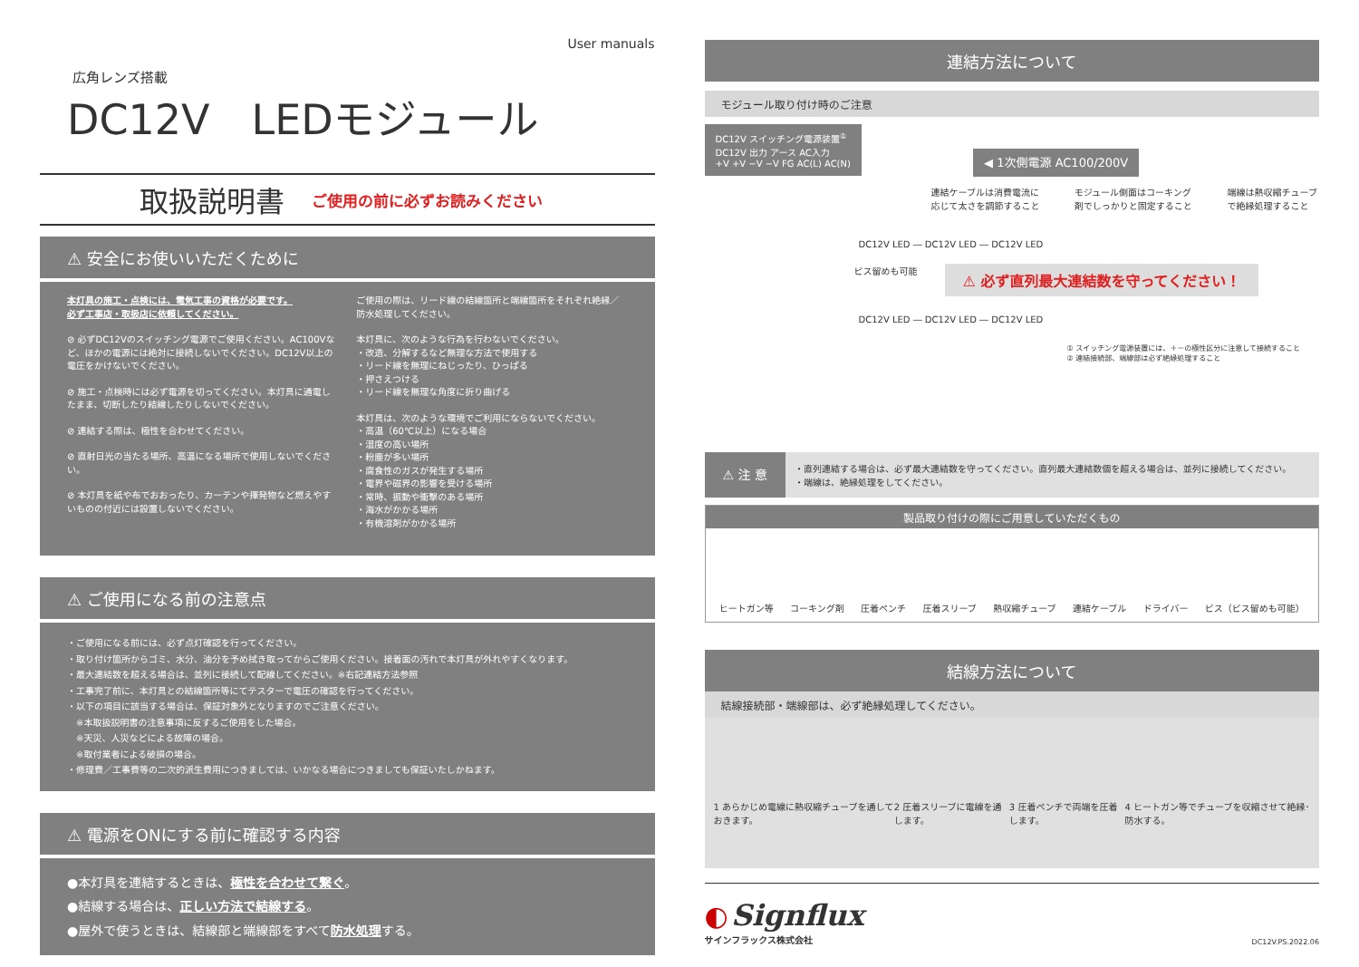User manuals
広角レンズ搭載
DC12V　LEDモジュール
取扱説明書 ご使用の前に必ずお読みください
⚠ 安全にお使いいただくために
本灯具の施工・点検には、電気工事の資格が必要です。
必ず工事店・取扱店に依頼してください。
⊘ 必ずDC12Vのスイッチング電源でご使用ください。AC100Vなど、ほかの電源には絶対に接続しないでください。DC12V以上の電圧をかけないでください。
⊘ 施工・点検時には必ず電源を切ってください。本灯具に通電したまま、切断したり結線したりしないでください。
⊘ 連結する際は、極性を合わせてください。
⊘ 直射日光の当たる場所、高温になる場所で使用しないでください。
⊘ 本灯具を紙や布でおおったり、カーテンや揮発物など燃えやすいものの付近には設置しないでください。
ご使用の際は、リード線の結線箇所と端線箇所をそれぞれ絶縁／防水処理してください。
本灯具に、次のような行為を行わないでください。
・改造、分解するなど無理な方法で使用する
・リード線を無理にねじったり、ひっぱる
・押さえつける
・リード線を無理な角度に折り曲げる
本灯具は、次のような環境でご利用にならないでください。
・高温（60℃以上）になる場合
・湿度の高い場所
・粉塵が多い場所
・腐食性のガスが発生する場所
・電界や磁界の影響を受ける場所
・常時、振動や衝撃のある場所
・海水がかかる場所
・有機溶剤がかかる場所
⚠ ご使用になる前の注意点
・ご使用になる前には、必ず点灯確認を行ってください。
・取り付け箇所からゴミ、水分、油分を予め拭き取ってからご使用ください。接着面の汚れで本灯具が外れやすくなります。
・最大連結数を超える場合は、並列に接続して配線してください。※右記連結方法参照
・工事完了前に、本灯具との結線箇所等にてテスターで電圧の確認を行ってください。
・以下の項目に該当する場合は、保証対象外となりますのでご注意ください。
　※本取扱説明書の注意事項に反するご使用をした場合。
　※天災、人災などによる故障の場合。
　※取付業者による破損の場合。
・修理費／工事費等の二次的派生費用につきましては、いかなる場合につきましても保証いたしかねます。
⚠ 電源をONにする前に確認する内容
●本灯具を連結するときは、極性を合わせて繋ぐ。
●結線する場合は、正しい方法で結線する。
●屋外で使うときは、結線部と端線部をすべて防水処理する。
連結方法について
モジュール取り付け時のご注意
DC12V スイッチング電源装置<sup>①</sup>
DC12V 出力 アース AC入力
+V +V −V −V FG AC(L) AC(N)
◀ 1次側電源 AC100/200V
連結ケーブルは消費電流に応じて太さを調節すること モジュール側面はコーキング剤でしっかりと固定すること 端線は熱収縮チューブで絶縁処理すること
DC12V LED ― DC12V LED ― DC12V LED
ビス留めも可能 ⚠ 必ず直列最大連結数を守ってください！
DC12V LED ― DC12V LED ― DC12V LED
① スイッチング電源装置には、＋－の極性区分に注意して接続すること
② 連結接続部、端線部は必ず絶縁処理すること
⚠ 注 意
・直列連結する場合は、必ず最大連結数を守ってください。直列最大連結数個を超える場合は、並列に接続してください。
・端線は、絶縁処理をしてください。
製品取り付けの際にご用意していただくもの
ヒートガン等 コーキング剤 圧着ペンチ 圧着スリーブ 熱収縮チューブ 連結ケーブル ドライバー ビス（ビス留めも可能）
結線方法について
結線接続部・端線部は、必ず絶縁処理してください。
1 あらかじめ電線に熱収縮チューブを通しておきます。 2 圧着スリーブに電線を通します。 3 圧着ペンチで両端を圧着します。 4 ヒートガン等でチューブを収縮させて絶縁･防水する。
◐ Signflux
サインフラックス株式会社
DC12V.PS.2022.06